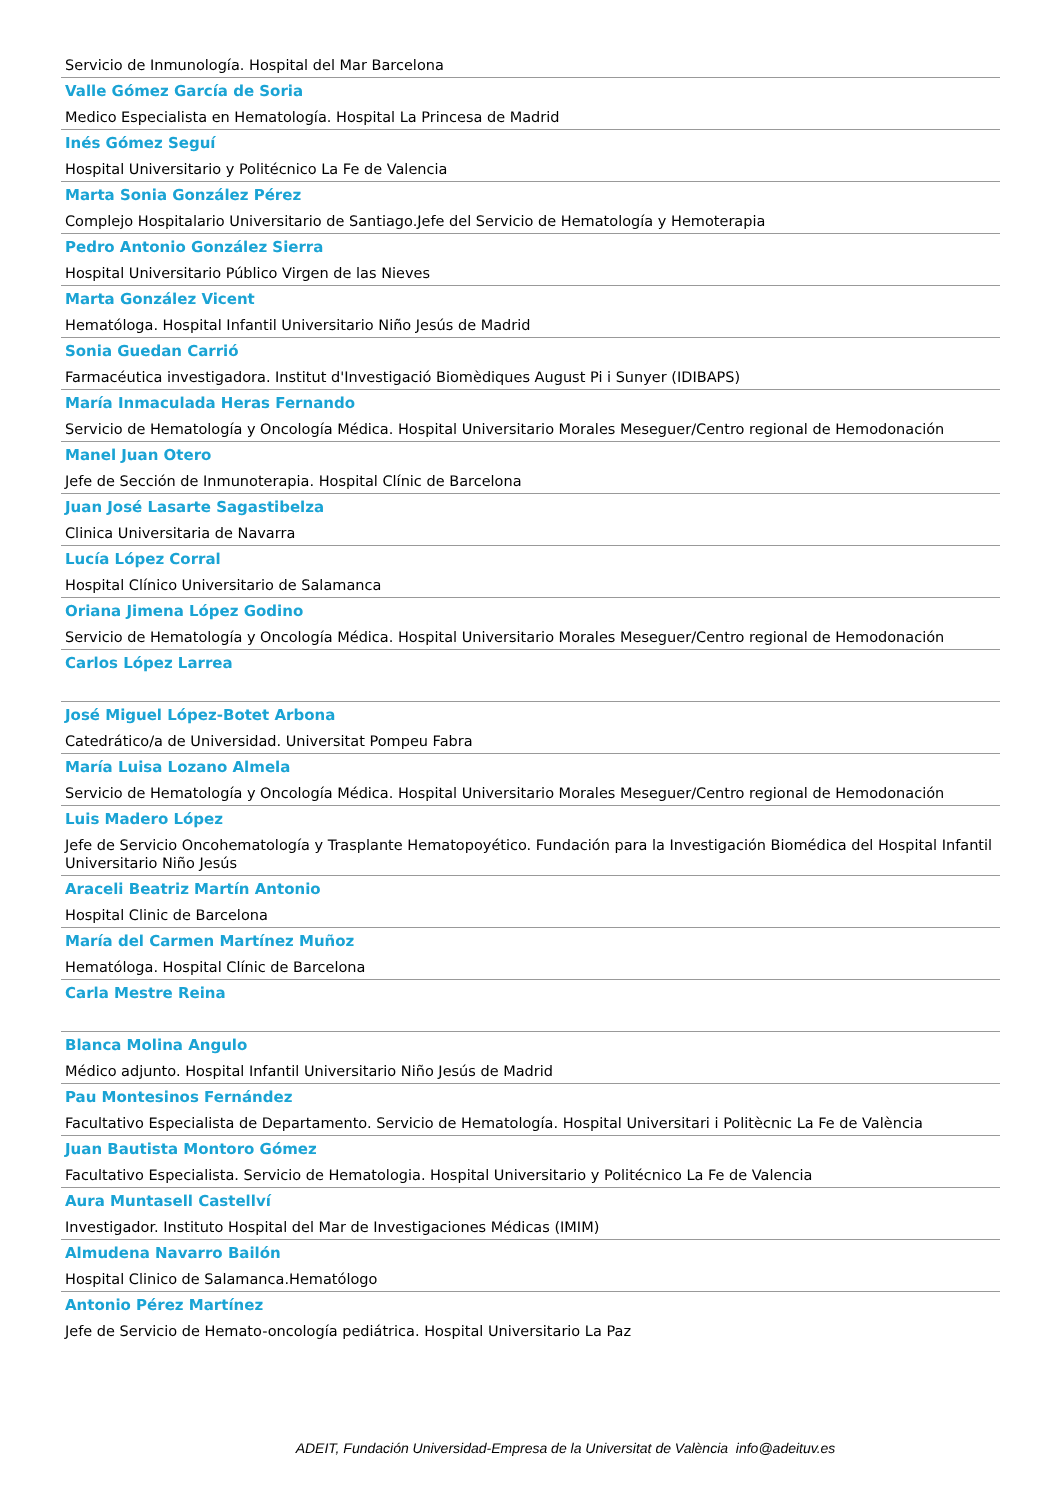Servicio de Inmunología. Hospital del Mar Barcelona
Valle Gómez García de Soria
Medico Especialista en Hematología. Hospital La Princesa de Madrid
Inés Gómez Seguí
Hospital Universitario y Politécnico La Fe de Valencia
Marta Sonia González Pérez
Complejo Hospitalario Universitario de Santiago.Jefe del Servicio de Hematología y Hemoterapia
Pedro Antonio González Sierra
Hospital Universitario Público Virgen de las Nieves
Marta González Vicent
Hematóloga. Hospital Infantil Universitario Niño Jesús de Madrid
Sonia Guedan Carrió
Farmacéutica investigadora. Institut d'Investigació Biomèdiques August Pi i Sunyer (IDIBAPS)
María Inmaculada Heras Fernando
Servicio de Hematología y Oncología Médica. Hospital Universitario Morales Meseguer/Centro regional de Hemodonación
Manel Juan Otero
Jefe de Sección de Inmunoterapia. Hospital Clínic de Barcelona
Juan José Lasarte Sagastibelza
Clinica Universitaria de Navarra
Lucía López Corral
Hospital Clínico Universitario de Salamanca
Oriana Jimena López Godino
Servicio de Hematología y Oncología Médica. Hospital Universitario Morales Meseguer/Centro regional de Hemodonación
Carlos López Larrea
José Miguel López-Botet Arbona
Catedrático/a de Universidad. Universitat Pompeu Fabra
María Luisa Lozano Almela
Servicio de Hematología y Oncología Médica. Hospital Universitario Morales Meseguer/Centro regional de Hemodonación
Luis Madero López
Jefe de Servicio Oncohematología y Trasplante Hematopoyético. Fundación para la Investigación Biomédica del Hospital Infantil Universitario Niño Jesús
Araceli Beatriz Martín Antonio
Hospital Clinic de Barcelona
María del Carmen Martínez Muñoz
Hematóloga. Hospital Clínic de Barcelona
Carla Mestre Reina
Blanca Molina Angulo
Médico adjunto. Hospital Infantil Universitario Niño Jesús de Madrid
Pau Montesinos Fernández
Facultativo Especialista de Departamento. Servicio de Hematología. Hospital Universitari i Politècnic La Fe de València
Juan Bautista Montoro Gómez
Facultativo Especialista. Servicio de Hematologia. Hospital Universitario y Politécnico La Fe de Valencia
Aura Muntasell Castellví
Investigador. Instituto Hospital del Mar de Investigaciones Médicas (IMIM)
Almudena Navarro Bailón
Hospital Clinico de Salamanca.Hematólogo
Antonio Pérez Martínez
Jefe de Servicio de Hemato-oncología pediátrica. Hospital Universitario La Paz
ADEIT, Fundación Universidad-Empresa de la Universitat de València info@adeituv.es